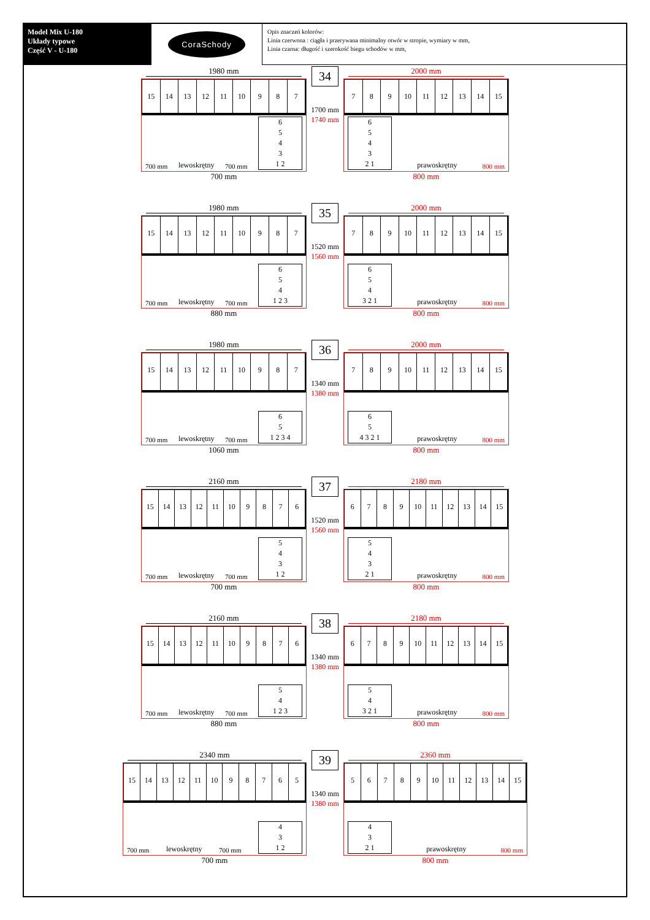Model Mix U-180
Układy typowe
Część V - U-180
CoraSchody
Opis znaczeń kolorów:
Linia czerwona : ciągła i przerywana minimalny otwór w stropie, wymiary w mm,
Linia czarna: długość i szerokość biegu schodów w mm,
1980 mm
15 14 13 12 11 10 987
700 mm lewoskrętny 700 mm
6543
1 2
700 mm
34
1700 mm
1740 mm
2000 mm
789 10 11 12 13 14 15
6543
2 1
prawoskrętny 800 mm
800 mm
1980 mm
15 14 13 12 11 10 987
700 mm lewoskrętny 700 mm
654
1 2 3
880 mm
35
1520 mm
1560 mm
2000 mm
789 10 11 12 13 14 15
654
3 2 1
prawoskrętny 800 mm
800 mm
1980 mm
15 14 13 12 11 10 987
700 mm lewoskrętny 700 mm
65
1 2 3 4
1060 mm
36
1340 mm
1380 mm
2000 mm
789 10 11 12 13 14 15
65
4 3 2 1
prawoskrętny 800 mm
800 mm
2160 mm
15 14 13 12 11 10 9876
700 mm lewoskrętny 700 mm
543
1 2
700 mm
37
1520 mm
1560 mm
2180 mm
6789 10 11 12 13 14 15
543
2 1
prawoskrętny 800 mm
800 mm
2160 mm
15 14 13 12 11 10 9876
700 mm lewoskrętny 700 mm
54
1 2 3
880 mm
38
1340 mm
1380 mm
2180 mm
6789 10 11 12 13 14 15
54
3 2 1
prawoskrętny 800 mm
800 mm
2340 mm
15 14 13 12 11 10 98765
700 mm lewoskrętny 700 mm
43
1 2
700 mm
39
1340 mm
1380 mm
2360 mm
56789 10 11 12 13 14 15
43
2 1
prawoskrętny 800 mm
800 mm